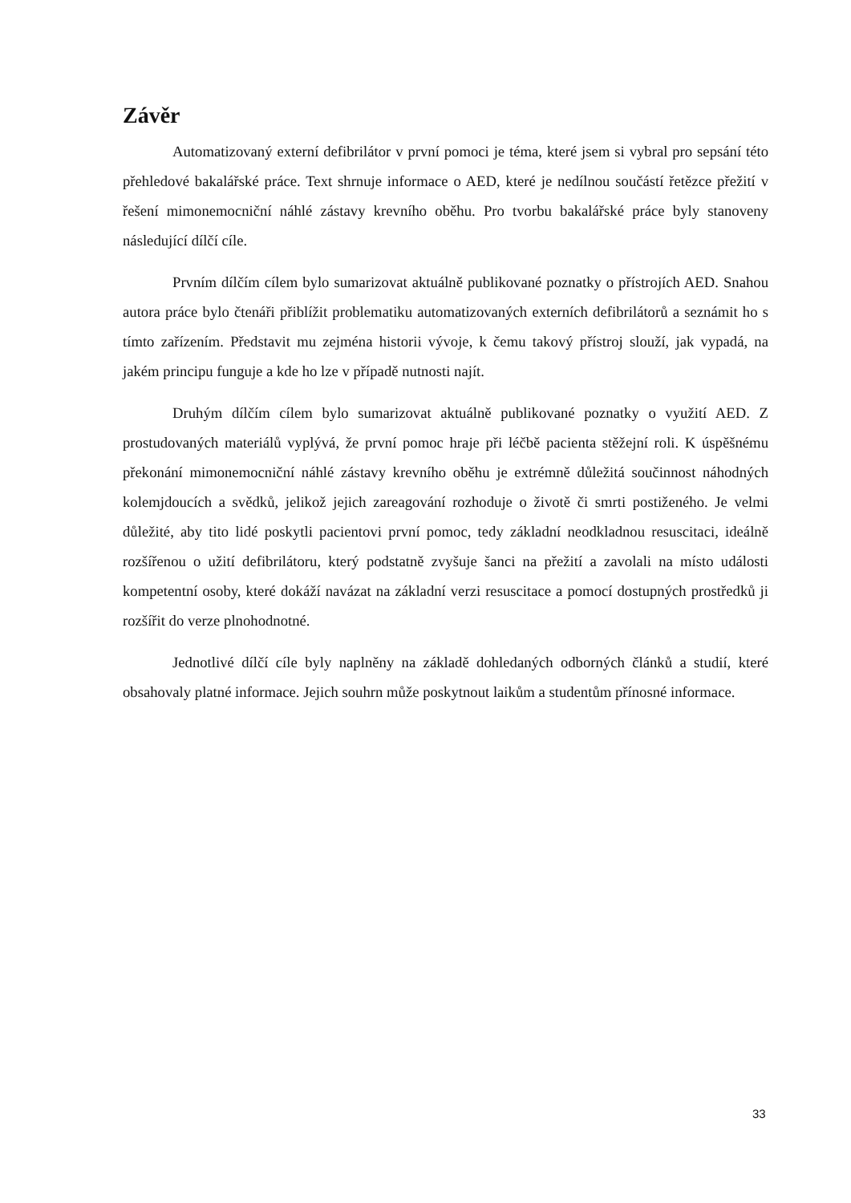Závěr
Automatizovaný externí defibrilátor v první pomoci je téma, které jsem si vybral pro sepsání této přehledové bakalářské práce. Text shrnuje informace o AED, které je nedílnou součástí řetězce přežití v řešení mimonemocniční náhlé zástavy krevního oběhu. Pro tvorbu bakalářské práce byly stanoveny následující dílčí cíle.
Prvním dílčím cílem bylo sumarizovat aktuálně publikované poznatky o přístrojích AED. Snahou autora práce bylo čtenáři přiblížit problematiku automatizovaných externích defibrilátorů a seznámit ho s tímto zařízením. Představit mu zejména historii vývoje, k čemu takový přístroj slouží, jak vypadá, na jakém principu funguje a kde ho lze v případě nutnosti najít.
Druhým dílčím cílem bylo sumarizovat aktuálně publikované poznatky o využití AED. Z prostudovaných materiálů vyplývá, že první pomoc hraje při léčbě pacienta stěžejní roli. K úspěšnému překonání mimonemocniční náhlé zástavy krevního oběhu je extrémně důležitá součinnost náhodných kolemjdoucích a svědků, jelikož jejich zareagování rozhoduje o životě či smrti postiženého. Je velmi důležité, aby tito lidé poskytli pacientovi první pomoc, tedy základní neodkladnou resuscitaci, ideálně rozšířenou o užití defibrilátoru, který podstatně zvyšuje šanci na přežití a zavolali na místo události kompetentní osoby, které dokáží navázat na základní verzi resuscitace a pomocí dostupných prostředků ji rozšířit do verze plnohodnotné.
Jednotlivé dílčí cíle byly naplněny na základě dohledaných odborných článků a studií, které obsahovaly platné informace. Jejich souhrn může poskytnout laikům a studentům přínosné informace.
33